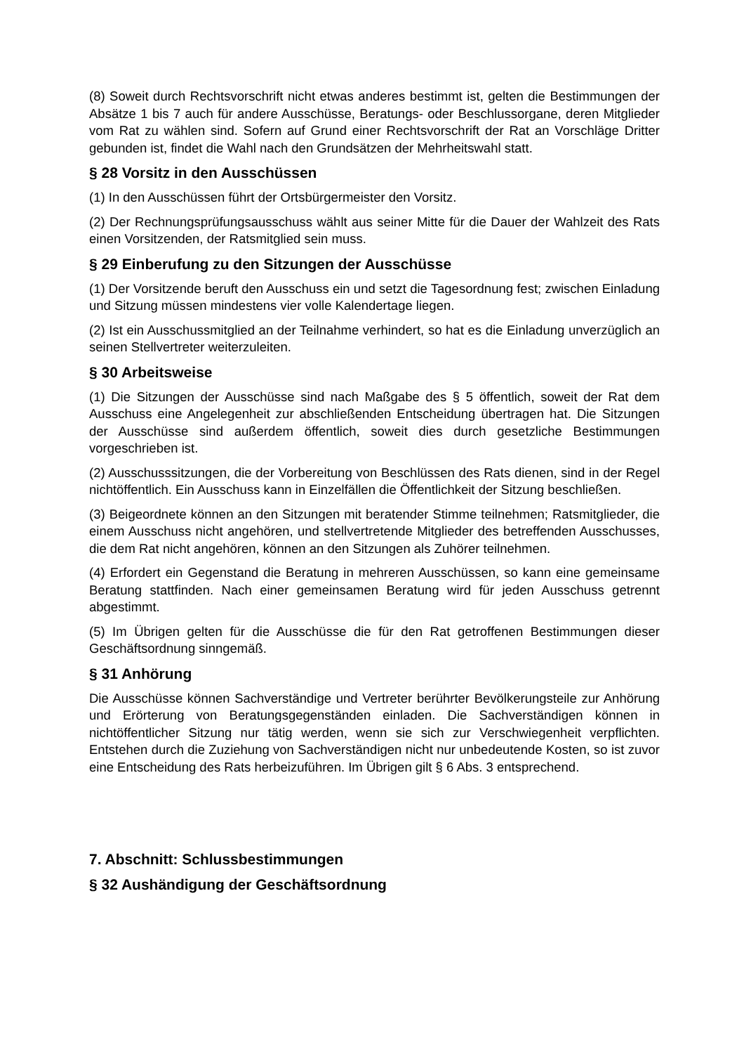(8) Soweit durch Rechtsvorschrift nicht etwas anderes bestimmt ist, gelten die Bestimmungen der Absätze 1 bis 7 auch für andere Ausschüsse, Beratungs- oder Beschlussorgane, deren Mitglieder vom Rat zu wählen sind. Sofern auf Grund einer Rechtsvorschrift der Rat an Vorschläge Dritter gebunden ist, findet die Wahl nach den Grundsätzen der Mehrheitswahl statt.
§ 28 Vorsitz in den Ausschüssen
(1) In den Ausschüssen führt der Ortsbürgermeister den Vorsitz.
(2) Der Rechnungsprüfungsausschuss wählt aus seiner Mitte für die Dauer der Wahlzeit des Rats einen Vorsitzenden, der Ratsmitglied sein muss.
§ 29 Einberufung zu den Sitzungen der Ausschüsse
(1) Der Vorsitzende beruft den Ausschuss ein und setzt die Tagesordnung fest; zwischen Einladung und Sitzung müssen mindestens vier volle Kalendertage liegen.
(2) Ist ein Ausschussmitglied an der Teilnahme verhindert, so hat es die Einladung unverzüglich an seinen Stellvertreter weiterzuleiten.
§ 30 Arbeitsweise
(1) Die Sitzungen der Ausschüsse sind nach Maßgabe des § 5 öffentlich, soweit der Rat dem Ausschuss eine Angelegenheit zur abschließenden Entscheidung übertragen hat. Die Sitzungen der Ausschüsse sind außerdem öffentlich, soweit dies durch gesetzliche Bestimmungen vorgeschrieben ist.
(2) Ausschusssitzungen, die der Vorbereitung von Beschlüssen des Rats dienen, sind in der Regel nichtöffentlich. Ein Ausschuss kann in Einzelfällen die Öffentlichkeit der Sitzung beschließen.
(3) Beigeordnete können an den Sitzungen mit beratender Stimme teilnehmen; Ratsmitglieder, die einem Ausschuss nicht angehören, und stellvertretende Mitglieder des betreffenden Ausschusses, die dem Rat nicht angehören, können an den Sitzungen als Zuhörer teilnehmen.
(4) Erfordert ein Gegenstand die Beratung in mehreren Ausschüssen, so kann eine gemeinsame Beratung stattfinden. Nach einer gemeinsamen Beratung wird für jeden Ausschuss getrennt abgestimmt.
(5) Im Übrigen gelten für die Ausschüsse die für den Rat getroffenen Bestimmungen dieser Geschäftsordnung sinngemäß.
§ 31 Anhörung
Die Ausschüsse können Sachverständige und Vertreter berührter Bevölkerungsteile zur Anhörung und Erörterung von Beratungsgegenständen einladen. Die Sachverständigen können in nichtöffentlicher Sitzung nur tätig werden, wenn sie sich zur Verschwiegenheit verpflichten. Entstehen durch die Zuziehung von Sachverständigen nicht nur unbedeutende Kosten, so ist zuvor eine Entscheidung des Rats herbeizuführen. Im Übrigen gilt § 6 Abs. 3 entsprechend.
7. Abschnitt: Schlussbestimmungen
§ 32 Aushändigung der Geschäftsordnung